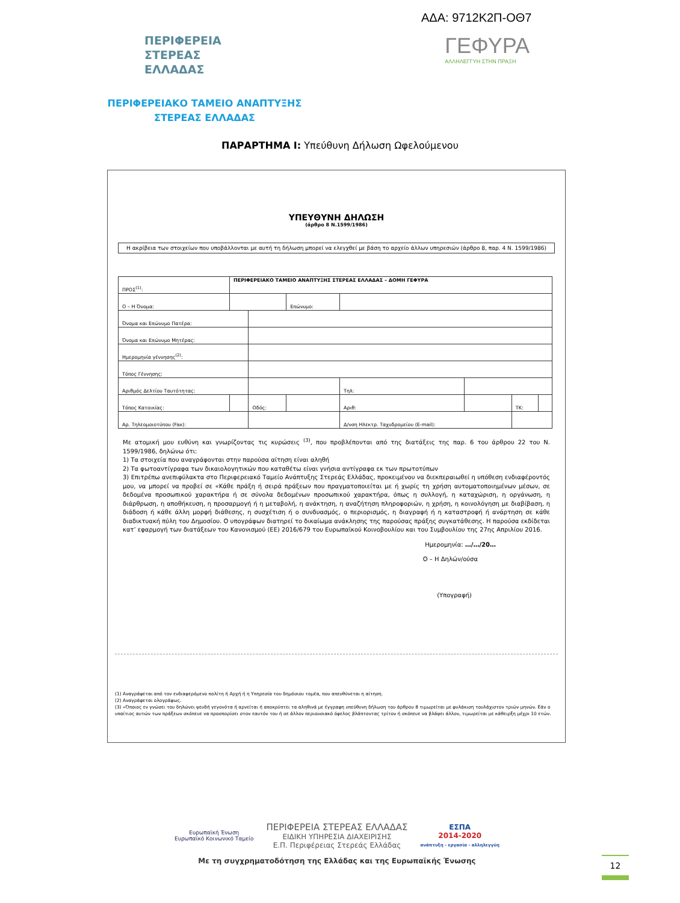ΑΔΑ: 9712Κ2Π-ΟΘ7
ΠΕΡΙΦΕΡΕΙΑ
ΣΤΕΡΕΑΣ
ΕΛΛΑΔΑΣ
ΓΕΦΥΡΑ
ΑΛΛΗΛΕΓΓΥΗ ΣΤΗΝ ΠΡΑΞΗ
ΠΕΡΙΦΕΡΕΙΑΚΟ ΤΑΜΕΙΟ ΑΝΑΠΤΥΞΗΣ
ΣΤΕΡΕΑΣ ΕΛΛΑΔΑΣ
ΠΑΡΑΡΤΗΜΑ Ι: Υπεύθυνη Δήλωση Ωφελούμενου
ΥΠΕΥΘΥΝΗ ΔΗΛΩΣΗ
(άρθρο 8 Ν.1599/1986)
Η ακρίβεια των στοιχείων που υποβάλλονται με αυτή τη δήλωση μπορεί να ελεγχθεί με βάση το αρχείο άλλων υπηρεσιών (άρθρο 8, παρ. 4 Ν. 1599/1986)
| ΠΡΟΣ<sup>(1)</sup>: | ΠΕΡΙΦΕΡΕΙΑΚΟ ΤΑΜΕΙΟ ΑΝΑΠΤΥΞΗΣ ΣΤΕΡΕΑΣ ΕΛΛΑΔΑΣ – ΔΟΜΗ ΓΕΦΥΡΑ | | | | | | |
| Ο – Η Όνομα: | | | Επώνυμο: | | | | |
| Όνομα και Επώνυμο Πατέρα: | | | | | | | |
| Όνομα και Επώνυμο Μητέρας: | | | | | | | |
| Ημερομηνία γέννησης<sup>(2)</sup>: | | | | | | | |
| Τόπος Γέννησης: | | | | | | | |
| Αριθμός Δελτίου Ταυτότητας: | | | | Τηλ: | | | |
| Τόπος Κατοικίας: | | Οδός: | | Αριθ: | | ΤΚ: | |
| Αρ. Τηλεομοιοτύπου (Fax): | | | | Δ/νση Ηλεκτρ. Ταχυδρομείου (E-mail): | | | |
Με ατομική μου ευθύνη και γνωρίζοντας τις κυρώσεις <sup>(3)</sup>, που προβλέπονται από της διατάξεις της παρ. 6 του άρθρου 22 του Ν. 1599/1986, δηλώνω ότι:
1) Τα στοιχεία που αναγράφονται στην παρούσα αίτηση είναι αληθή
2) Τα φωτοαντίγραφα των δικαιολογητικών που καταθέτω είναι γνήσια αντίγραφα εκ των πρωτοτύπων
3) Επιτρέπω ανεπιφύλακτα στο Περιφερειακό Ταμείο Ανάπτυξης Στερεάς Ελλάδας, προκειμένου να διεκπεραιωθεί η υπόθεση ενδιαφέροντός μου, να μπορεί να προβεί σε «Κάθε πράξη ή σειρά πράξεων που πραγματοποιείται με ή χωρίς τη χρήση αυτοματοποιημένων μέσων, σε δεδομένα προσωπικού χαρακτήρα ή σε σύνολα δεδομένων προσωπικού χαρακτήρα, όπως η συλλογή, η καταχώριση, η οργάνωση, η διάρθρωση, η αποθήκευση, η προσαρμογή ή η μεταβολή, η ανάκτηση, η αναζήτηση πληροφοριών, η χρήση, η κοινολόγηση με διαβίβαση, η διάδοση ή κάθε άλλη μορφή διάθεσης, η συσχέτιση ή ο συνδυασμός, ο περιορισμός, η διαγραφή ή η καταστροφή ή ανάρτηση σε κάθε διαδικτυακή πύλη του Δημοσίου. Ο υπογράφων διατηρεί το δικαίωμα ανάκλησης της παρούσας πράξης συγκατάθεσης. Η παρούσα εκδίδεται κατ’ εφαρμογή των διατάξεων του Κανονισμού (ΕΕ) 2016/679 του Ευρωπαϊκού Κοινοβουλίου και του Συμβουλίου της 27ης Απριλίου 2016.
Ημερομηνία: …/…/20…
Ο – Η Δηλών/ούσα
(Υπογραφή)
(1) Αναγράφεται από τον ενδιαφερόμενο πολίτη ή Αρχή ή η Υπηρεσία του δημόσιου τομέα, που απευθύνεται η αίτηση.
(2) Αναγράφεται ολογράφως.
(3) «Όποιος εν γνώσει του δηλώνει ψευδή γεγονότα ή αρνείται ή αποκρύπτει τα αληθινά με έγγραφη υπεύθυνη δήλωση του άρθρου 8 τιμωρείται με φυλάκιση τουλάχιστον τριών μηνών. Εάν ο υπαίτιος αυτών των πράξεων σκόπευε να προσπορίσει στον εαυτόν του ή σε άλλον περιουσιακό όφελος βλάπτοντας τρίτον ή σκόπευε να βλάψει άλλον, τιμωρείται με κάθειρξη μέχρι 10 ετών.
Ευρωπαϊκή Ένωση
Ευρωπαϊκό Κοινωνικό Ταμείο
ΠΕΡΙΦΕΡΕΙΑ ΣΤΕΡΕΑΣ ΕΛΛΑΔΑΣ
ΕΙΔΙΚΗ ΥΠΗΡΕΣΙΑ ΔΙΑΧΕΙΡΙΣΗΣ
Ε.Π. Περιφέρειας Στερεάς Ελλάδας
ΕΣΠΑ
2014-2020
ανάπτυξη - εργασία - αλληλεγγύη
Με τη συγχρηματοδότηση της Ελλάδας και της Ευρωπαϊκής Ένωσης
12